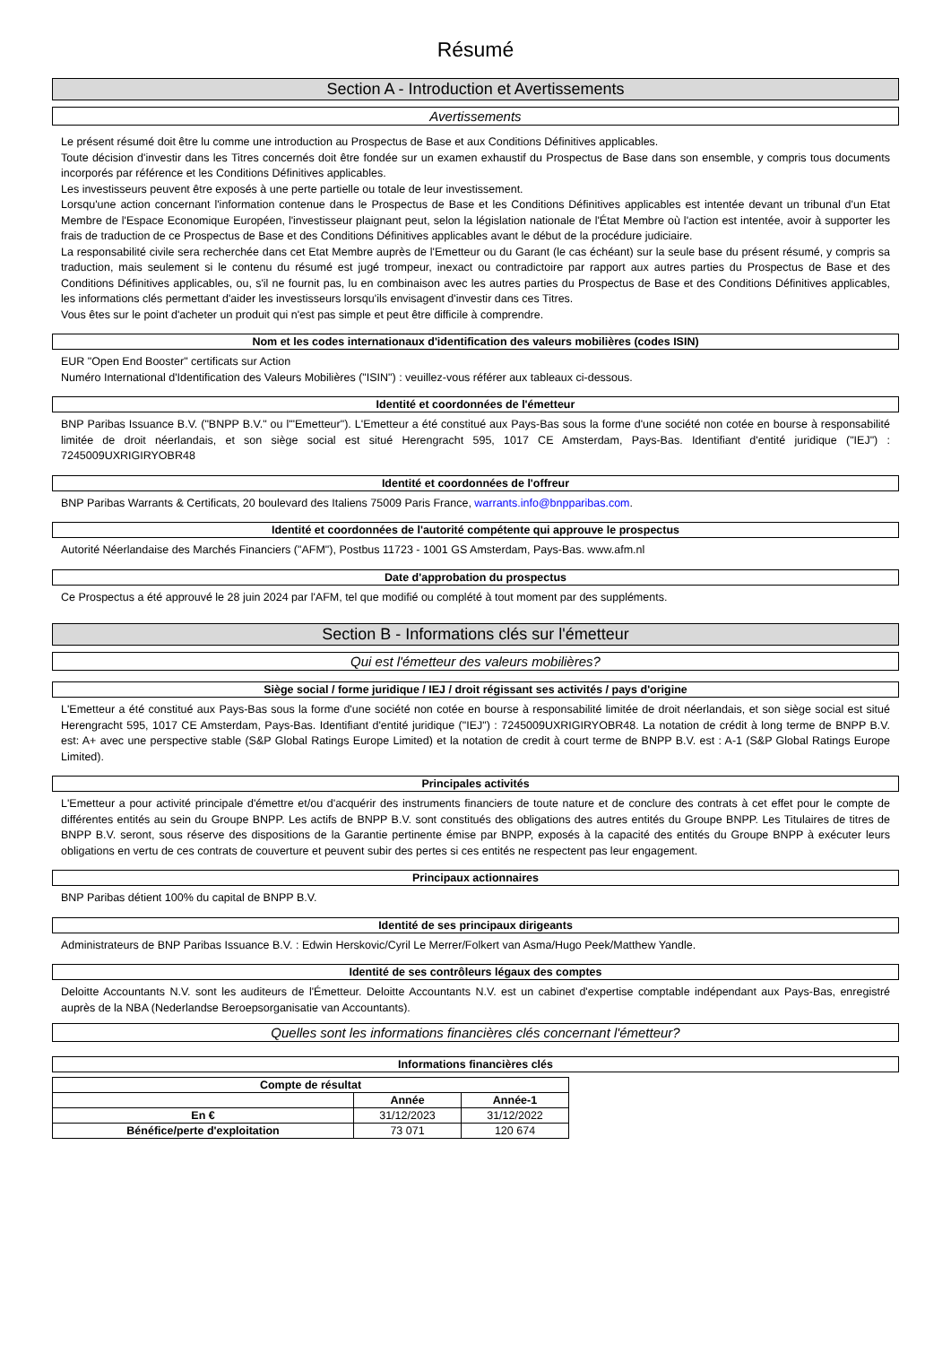Résumé
Section A - Introduction et Avertissements
Avertissements
Le présent résumé doit être lu comme une introduction au Prospectus de Base et aux Conditions Définitives applicables.
Toute décision d'investir dans les Titres concernés doit être fondée sur un examen exhaustif du Prospectus de Base dans son ensemble, y compris tous documents incorporés par référence et les Conditions Définitives applicables.
Les investisseurs peuvent être exposés à une perte partielle ou totale de leur investissement.
Lorsqu'une action concernant l'information contenue dans le Prospectus de Base et les Conditions Définitives applicables est intentée devant un tribunal d'un Etat Membre de l'Espace Economique Européen, l'investisseur plaignant peut, selon la législation nationale de l'État Membre où l'action est intentée, avoir à supporter les frais de traduction de ce Prospectus de Base et des Conditions Définitives applicables avant le début de la procédure judiciaire.
La responsabilité civile sera recherchée dans cet Etat Membre auprès de l'Emetteur ou du Garant (le cas échéant) sur la seule base du présent résumé, y compris sa traduction, mais seulement si le contenu du résumé est jugé trompeur, inexact ou contradictoire par rapport aux autres parties du Prospectus de Base et des Conditions Définitives applicables, ou, s'il ne fournit pas, lu en combinaison avec les autres parties du Prospectus de Base et des Conditions Définitives applicables, les informations clés permettant d'aider les investisseurs lorsqu'ils envisagent d'investir dans ces Titres.
Vous êtes sur le point d'acheter un produit qui n'est pas simple et peut être difficile à comprendre.
Nom et les codes internationaux d'identification des valeurs mobilières (codes ISIN)
EUR "Open End Booster" certificats sur Action
Numéro International d'Identification des Valeurs Mobilières ("ISIN") : veuillez-vous référer aux tableaux ci-dessous.
Identité et coordonnées de l'émetteur
BNP Paribas Issuance B.V. ("BNPP B.V." ou l'"Emetteur"). L'Emetteur a été constitué aux Pays-Bas sous la forme d'une société non cotée en bourse à responsabilité limitée de droit néerlandais, et son siège social est situé Herengracht 595, 1017 CE Amsterdam, Pays-Bas. Identifiant d'entité juridique ("IEJ") : 7245009UXRIGIRYOBR48
Identité et coordonnées de l'offreur
BNP Paribas Warrants & Certificats, 20 boulevard des Italiens 75009 Paris France, warrants.info@bnpparibas.com.
Identité et coordonnées de l'autorité compétente qui approuve le prospectus
Autorité Néerlandaise des Marchés Financiers ("AFM"), Postbus 11723 - 1001 GS Amsterdam, Pays-Bas. www.afm.nl
Date d'approbation du prospectus
Ce Prospectus a été approuvé le 28 juin 2024 par l'AFM, tel que modifié ou complété à tout moment par des suppléments.
Section B - Informations clés sur l'émetteur
Qui est l'émetteur des valeurs mobilières?
Siège social / forme juridique / IEJ / droit régissant ses activités / pays d'origine
L'Emetteur a été constitué aux Pays-Bas sous la forme d'une société non cotée en bourse à responsabilité limitée de droit néerlandais, et son siège social est situé Herengracht 595, 1017 CE Amsterdam, Pays-Bas. Identifiant d'entité juridique ("IEJ") : 7245009UXRIGIRYOBR48. La notation de crédit à long terme de BNPP B.V. est: A+ avec une perspective stable (S&P Global Ratings Europe Limited) et la notation de credit à court terme de BNPP B.V. est : A-1 (S&P Global Ratings Europe Limited).
Principales activités
L'Emetteur a pour activité principale d'émettre et/ou d'acquérir des instruments financiers de toute nature et de conclure des contrats à cet effet pour le compte de différentes entités au sein du Groupe BNPP. Les actifs de BNPP B.V. sont constitués des obligations des autres entités du Groupe BNPP. Les Titulaires de titres de BNPP B.V. seront, sous réserve des dispositions de la Garantie pertinente émise par BNPP, exposés à la capacité des entités du Groupe BNPP à exécuter leurs obligations en vertu de ces contrats de couverture et peuvent subir des pertes si ces entités ne respectent pas leur engagement.
Principaux actionnaires
BNP Paribas détient 100% du capital de BNPP B.V.
Identité de ses principaux dirigeants
Administrateurs de BNP Paribas Issuance B.V. : Edwin Herskovic/Cyril Le Merrer/Folkert van Asma/Hugo Peek/Matthew Yandle.
Identité de ses contrôleurs légaux des comptes
Deloitte Accountants N.V. sont les auditeurs de l'Émetteur. Deloitte Accountants N.V. est un cabinet d'expertise comptable indépendant aux Pays-Bas, enregistré auprès de la NBA (Nederlandse Beroepsorganisatie van Accountants).
Quelles sont les informations financières clés concernant l'émetteur?
Informations financières clés
| Compte de résultat | | |
| --- | --- | --- |
| | Année | Année-1 |
| En € | 31/12/2023 | 31/12/2022 |
| Bénéfice/perte d'exploitation | 73 071 | 120 674 |